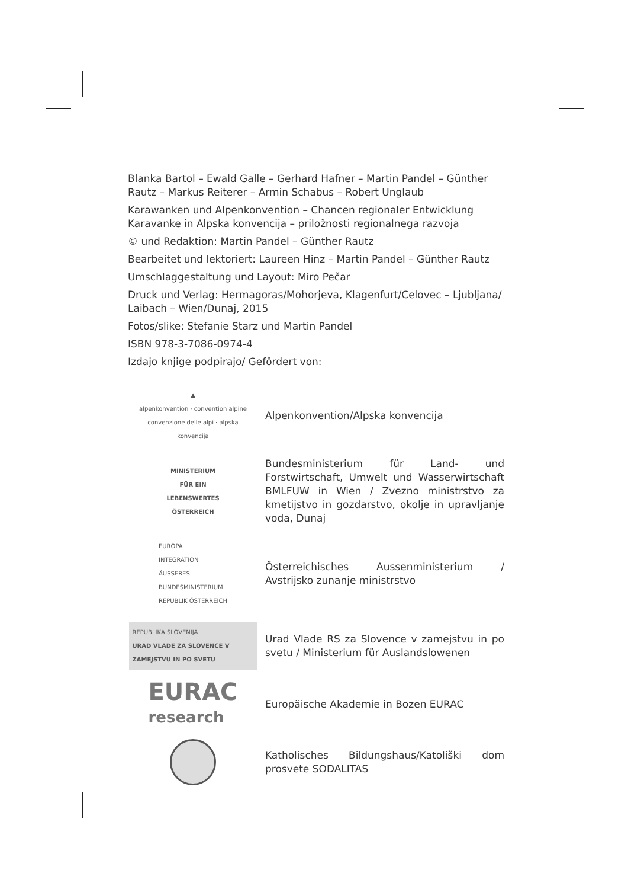Blanka Bartol – Ewald Galle – Gerhard Hafner – Martin Pandel – Günther Rautz – Markus Reiterer – Armin Schabus – Robert Unglaub
Karawanken und Alpenkonvention – Chancen regionaler Entwicklung
Karavanke in Alpska konvencija – priložnosti regionalnega razvoja
© und Redaktion: Martin Pandel – Günther Rautz
Bearbeitet und lektoriert: Laureen Hinz – Martin Pandel – Günther Rautz
Umschlaggestaltung und Layout: Miro Pečar
Druck und Verlag: Hermagoras/Mohorjeva, Klagenfurt/Celovec – Ljubljana/ Laibach – Wien/Dunaj, 2015
Fotos/slike: Stefanie Starz und Martin Pandel
ISBN 978-3-7086-0974-4
Izdajo knjige podpirajo/ Gefördert von:
▲
alpenkonvention · convention alpine
convenzione delle alpi · alpska konvencija
Alpenkonvention/Alpska konvencija
MINISTERIUM
FÜR EIN
LEBENSWERTES
ÖSTERREICH
Bundesministerium für Land- und Forstwirtschaft, Umwelt und Wasserwirtschaft BMLFUW in Wien / Zvezno ministrstvo za kmetijstvo in gozdarstvo, okolje in upravljanje voda, Dunaj
EUROPA
INTEGRATION
ÄUSSERES
BUNDESMINISTERIUM
REPUBLIK ÖSTERREICH
Österreichisches Aussenministerium / Avstrijsko zunanje ministrstvo
REPUBLIKA SLOVENIJA
URAD VLADE ZA SLOVENCE V
ZAMEJSTVU IN PO SVETU
Urad Vlade RS za Slovence v zamejstvu in po svetu / Ministerium für Auslandslowenen
EURAC
research
Europäische Akademie in Bozen EURAC
Katholisches Bildungshaus/Katoliški dom prosvete SODALITAS